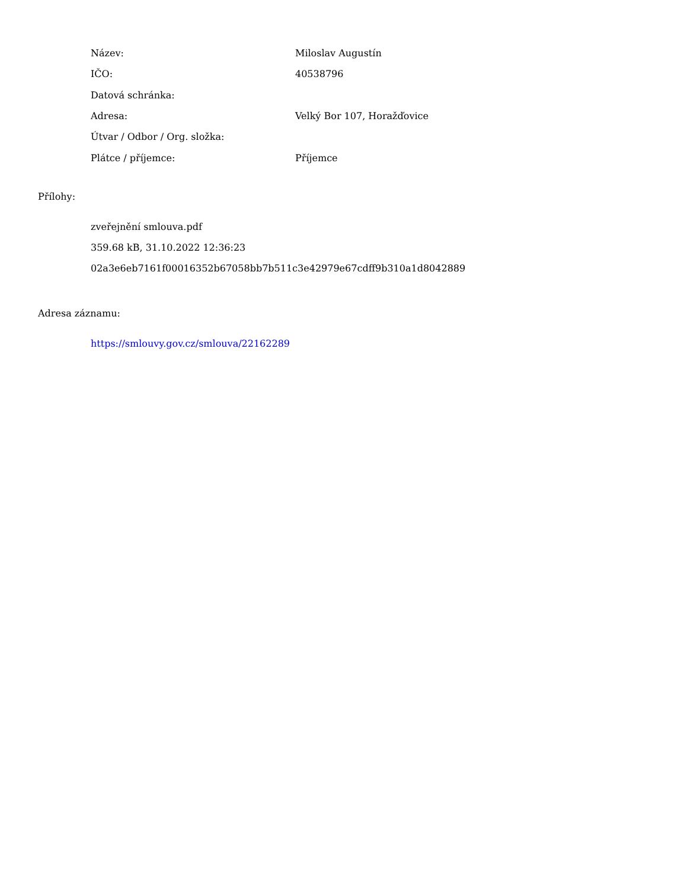| Název: | Miloslav Augustín |
| IČO: | 40538796 |
| Datová schránka: | |
| Adresa: | Velký Bor 107, Horažďovice |
| Útvar / Odbor / Org. složka: | |
| Plátce / příjemce: | Příjemce |
Přílohy:
zveřejnění smlouva.pdf
359.68 kB, 31.10.2022 12:36:23
02a3e6eb7161f00016352b67058bb7b511c3e42979e67cdff9b310a1d8042889
Adresa záznamu:
https://smlouvy.gov.cz/smlouva/22162289